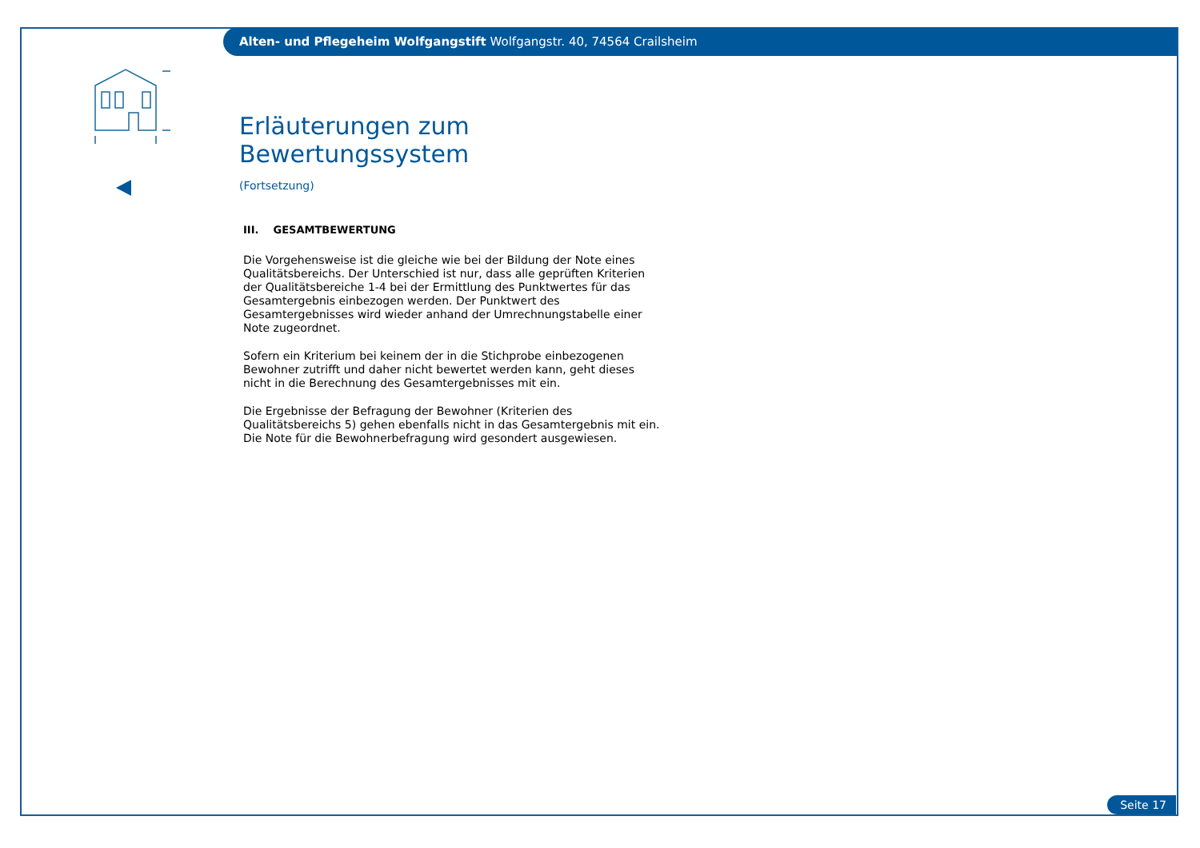Alten- und Pflegeheim Wolfgangstift Wolfgangstr. 40, 74564 Crailsheim
Erläuterungen zum Bewertungssystem
(Fortsetzung)
III. GESAMTBEWERTUNG
Die Vorgehensweise ist die gleiche wie bei der Bildung der Note eines Qualitätsbereichs. Der Unterschied ist nur, dass alle geprüften Kriterien der Qualitätsbereiche 1-4 bei der Ermittlung des Punktwertes für das Gesamtergebnis einbezogen werden. Der Punktwert des Gesamtergebnisses wird wieder anhand der Umrechnungstabelle einer Note zugeordnet.
Sofern ein Kriterium bei keinem der in die Stichprobe einbezogenen Bewohner zutrifft und daher nicht bewertet werden kann, geht dieses nicht in die Berechnung des Gesamtergebnisses mit ein.
Die Ergebnisse der Befragung der Bewohner (Kriterien des Qualitätsbereichs 5) gehen ebenfalls nicht in das Gesamtergebnis mit ein. Die Note für die Bewohnerbefragung wird gesondert ausgewiesen.
Seite 17